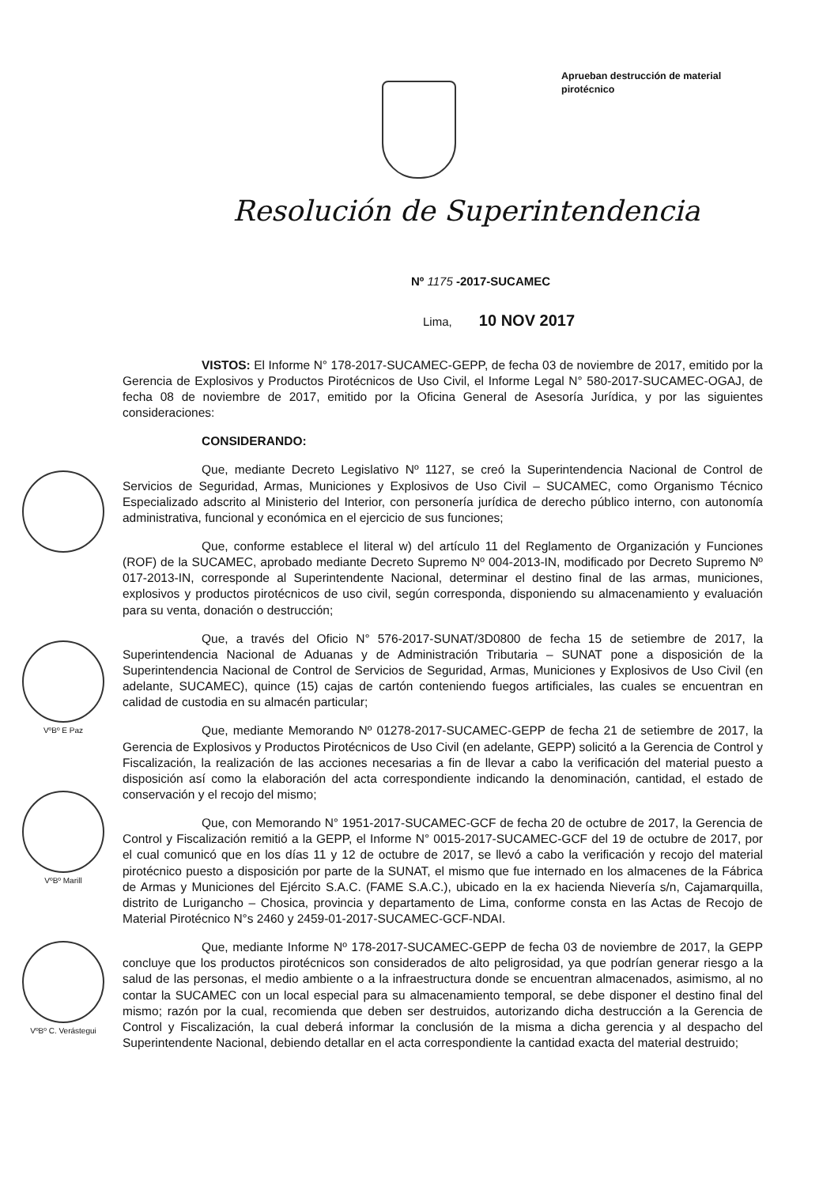Aprueban destrucción de material pirotécnico
Resolución de Superintendencia
Nº 1175 -2017-SUCAMEC
Lima, 10 NOV 2017
VISTOS: El Informe N° 178-2017-SUCAMEC-GEPP, de fecha 03 de noviembre de 2017, emitido por la Gerencia de Explosivos y Productos Pirotécnicos de Uso Civil, el Informe Legal N° 580-2017-SUCAMEC-OGAJ, de fecha 08 de noviembre de 2017, emitido por la Oficina General de Asesoría Jurídica, y por las siguientes consideraciones:
CONSIDERANDO:
Que, mediante Decreto Legislativo Nº 1127, se creó la Superintendencia Nacional de Control de Servicios de Seguridad, Armas, Municiones y Explosivos de Uso Civil – SUCAMEC, como Organismo Técnico Especializado adscrito al Ministerio del Interior, con personería jurídica de derecho público interno, con autonomía administrativa, funcional y económica en el ejercicio de sus funciones;
Que, conforme establece el literal w) del artículo 11 del Reglamento de Organización y Funciones (ROF) de la SUCAMEC, aprobado mediante Decreto Supremo Nº 004-2013-IN, modificado por Decreto Supremo Nº 017-2013-IN, corresponde al Superintendente Nacional, determinar el destino final de las armas, municiones, explosivos y productos pirotécnicos de uso civil, según corresponda, disponiendo su almacenamiento y evaluación para su venta, donación o destrucción;
Que, a través del Oficio N° 576-2017-SUNAT/3D0800 de fecha 15 de setiembre de 2017, la Superintendencia Nacional de Aduanas y de Administración Tributaria – SUNAT pone a disposición de la Superintendencia Nacional de Control de Servicios de Seguridad, Armas, Municiones y Explosivos de Uso Civil (en adelante, SUCAMEC), quince (15) cajas de cartón conteniendo fuegos artificiales, las cuales se encuentran en calidad de custodia en su almacén particular;
Que, mediante Memorando Nº 01278-2017-SUCAMEC-GEPP de fecha 21 de setiembre de 2017, la Gerencia de Explosivos y Productos Pirotécnicos de Uso Civil (en adelante, GEPP) solicitó a la Gerencia de Control y Fiscalización, la realización de las acciones necesarias a fin de llevar a cabo la verificación del material puesto a disposición así como la elaboración del acta correspondiente indicando la denominación, cantidad, el estado de conservación y el recojo del mismo;
Que, con Memorando N° 1951-2017-SUCAMEC-GCF de fecha 20 de octubre de 2017, la Gerencia de Control y Fiscalización remitió a la GEPP, el Informe N° 0015-2017-SUCAMEC-GCF del 19 de octubre de 2017, por el cual comunicó que en los días 11 y 12 de octubre de 2017, se llevó a cabo la verificación y recojo del material pirotécnico puesto a disposición por parte de la SUNAT, el mismo que fue internado en los almacenes de la Fábrica de Armas y Municiones del Ejército S.A.C. (FAME S.A.C.), ubicado en la ex hacienda Nievería s/n, Cajamarquilla, distrito de Lurigancho – Chosica, provincia y departamento de Lima, conforme consta en las Actas de Recojo de Material Pirotécnico N°s 2460 y 2459-01-2017-SUCAMEC-GCF-NDAI.
Que, mediante Informe Nº 178-2017-SUCAMEC-GEPP de fecha 03 de noviembre de 2017, la GEPP concluye que los productos pirotécnicos son considerados de alto peligrosidad, ya que podrían generar riesgo a la salud de las personas, el medio ambiente o a la infraestructura donde se encuentran almacenados, asimismo, al no contar la SUCAMEC con un local especial para su almacenamiento temporal, se debe disponer el destino final del mismo; razón por la cual, recomienda que deben ser destruidos, autorizando dicha destrucción a la Gerencia de Control y Fiscalización, la cual deberá informar la conclusión de la misma a dicha gerencia y al despacho del Superintendente Nacional, debiendo detallar en el acta correspondiente la cantidad exacta del material destruido;
VºBº E Paz
VºBº Marill
VºBº C. Verástegui